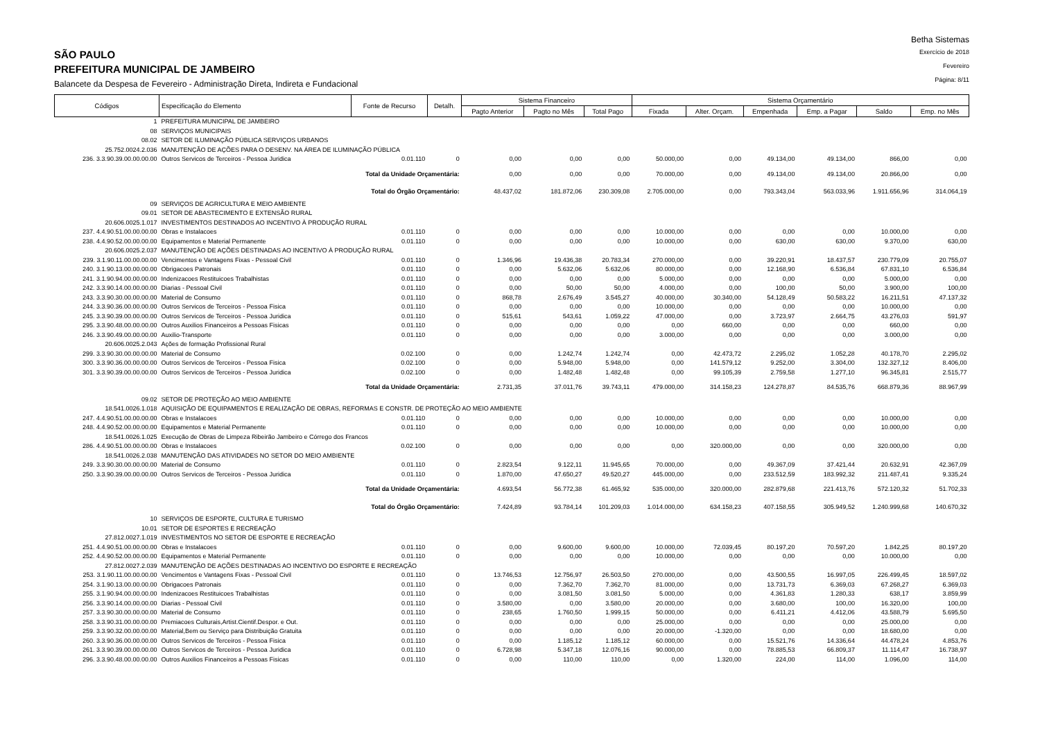SÃO PAULO
PREFEITURA MUNICIPAL DE JAMBEIRO
Balancete da Despesa de Fevereiro - Administração Direta, Indireta e Fundacional
Betha Sistemas
Exercício de 2018
Fevereiro
Página: 8/11
| Códigos | Especificação do Elemento | Fonte de Recurso | Detalh. | Sistema Financeiro | | | Sistema Orçamentário | | | | | |
| --- | --- | --- | --- | --- | --- | --- | --- | --- | --- | --- | --- | --- |
| | | | | Pagto Anterior | Pagto no Mês | Total Pago | Fixada | Alter. Orçam. | Empenhada | Emp. a Pagar | Saldo | Emp. no Mês |
| 1 | PREFEITURA MUNICIPAL DE JAMBEIRO | | | | | | | | | | | |
| 08 | SERVIÇOS MUNICIPAIS | | | | | | | | | | | |
| 08.02 | SETOR DE ILUMINAÇÃO PÚBLICA SERVIÇOS URBANOS | | | | | | | | | | | |
| 25.752.0024.2.036 | MANUTENÇÃO DE AÇÕES PARA O DESENV. NA ÁREA DE ILUMINAÇÃO PÚBLICA | | | | | | | | | | | |
| 236. 3.3.90.39.00.00.00.00 | Outros Servicos de Terceiros - Pessoa Juridica | 0.01.110 | 0 | 0,00 | 0,00 | 0,00 | 50.000,00 | 0,00 | 49.134,00 | 49.134,00 | 866,00 | 0,00 |
| Total da Unidade Orçamentária: | | | | 0,00 | 0,00 | 0,00 | 70.000,00 | 0,00 | 49.134,00 | 49.134,00 | 20.866,00 | 0,00 |
| Total do Órgão Orçamentário: | | | | 48.437,02 | 181.872,06 | 230.309,08 | 2.705.000,00 | 0,00 | 793.343,04 | 563.033,96 | 1.911.656,96 | 314.064,19 |
| 09 | SERVIÇOS DE AGRICULTURA E MEIO AMBIENTE | | | | | | | | | | | |
| 09.01 | SETOR DE ABASTECIMENTO E EXTENSÃO RURAL | | | | | | | | | | | |
| 20.606.0025.1.017 | INVESTIMENTOS DESTINADOS AO INCENTIVO À PRODUÇÃO RURAL | | | | | | | | | | | |
| 237. 4.4.90.51.00.00.00.00 | Obras e Instalacoes | 0.01.110 | 0 | 0,00 | 0,00 | 0,00 | 10.000,00 | 0,00 | 0,00 | 0,00 | 10.000,00 | 0,00 |
| 238. 4.4.90.52.00.00.00.00 | Equipamentos e Material Permanente | 0.01.110 | 0 | 0,00 | 0,00 | 0,00 | 10.000,00 | 0,00 | 630,00 | 630,00 | 9.370,00 | 630,00 |
| 20.606.0025.2.037 | MANUTENÇÃO DE AÇÕES DESTINADAS AO INCENTIVO À PRODUÇÃO RURAL | | | | | | | | | | | |
| 239. 3.1.90.11.00.00.00.00 | Vencimentos e Vantagens Fixas - Pessoal Civil | 0.01.110 | 0 | 1.346,96 | 19.436,38 | 20.783,34 | 270.000,00 | 0,00 | 39.220,91 | 18.437,57 | 230.779,09 | 20.755,07 |
| 240. 3.1.90.13.00.00.00.00 | Obrigacoes Patronais | 0.01.110 | 0 | 0,00 | 5.632,06 | 5.632,06 | 80.000,00 | 0,00 | 12.168,90 | 6.536,84 | 67.831,10 | 6.536,84 |
| 241. 3.1.90.94.00.00.00.00 | Indenizacoes Restituicoes Trabalhistas | 0.01.110 | 0 | 0,00 | 0,00 | 0,00 | 5.000,00 | 0,00 | 0,00 | 0,00 | 5.000,00 | 0,00 |
| 242. 3.3.90.14.00.00.00.00 | Diarias - Pessoal Civil | 0.01.110 | 0 | 0,00 | 50,00 | 50,00 | 4.000,00 | 0,00 | 100,00 | 50,00 | 3.900,00 | 100,00 |
| 243. 3.3.90.30.00.00.00.00 | Material de Consumo | 0.01.110 | 0 | 868,78 | 2.676,49 | 3.545,27 | 40.000,00 | 30.340,00 | 54.128,49 | 50.583,22 | 16.211,51 | 47.137,32 |
| 244. 3.3.90.36.00.00.00.00 | Outros Servicos de Terceiros - Pessoa Fisica | 0.01.110 | 0 | 0,00 | 0,00 | 0,00 | 10.000,00 | 0,00 | 0,00 | 0,00 | 10.000,00 | 0,00 |
| 245. 3.3.90.39.00.00.00.00 | Outros Servicos de Terceiros - Pessoa Juridica | 0.01.110 | 0 | 515,61 | 543,61 | 1.059,22 | 47.000,00 | 0,00 | 3.723,97 | 2.664,75 | 43.276,03 | 591,97 |
| 295. 3.3.90.48.00.00.00.00 | Outros Auxilios Financeiros a Pessoas Fisicas | 0.01.110 | 0 | 0,00 | 0,00 | 0,00 | 0,00 | 660,00 | 0,00 | 0,00 | 660,00 | 0,00 |
| 246. 3.3.90.49.00.00.00.00 | Auxilio-Transporte | 0.01.110 | 0 | 0,00 | 0,00 | 0,00 | 3.000,00 | 0,00 | 0,00 | 0,00 | 3.000,00 | 0,00 |
| 20.606.0025.2.043 | Ações de formação Profissional Rural | | | | | | | | | | | |
| 299. 3.3.90.30.00.00.00.00 | Material de Consumo | 0.02.100 | 0 | 0,00 | 1.242,74 | 1.242,74 | 0,00 | 42.473,72 | 2.295,02 | 1.052,28 | 40.178,70 | 2.295,02 |
| 300. 3.3.90.36.00.00.00.00 | Outros Servicos de Terceiros - Pessoa Fisica | 0.02.100 | 0 | 0,00 | 5.948,00 | 5.948,00 | 0,00 | 141.579,12 | 9.252,00 | 3.304,00 | 132.327,12 | 8.406,00 |
| 301. 3.3.90.39.00.00.00.00 | Outros Servicos de Terceiros - Pessoa Juridica | 0.02.100 | 0 | 0,00 | 1.482,48 | 1.482,48 | 0,00 | 99.105,39 | 2.759,58 | 1.277,10 | 96.345,81 | 2.515,77 |
| Total da Unidade Orçamentária: | | | | 2.731,35 | 37.011,76 | 39.743,11 | 479.000,00 | 314.158,23 | 124.278,87 | 84.535,76 | 668.879,36 | 88.967,99 |
| 09.02 | SETOR DE PROTEÇÃO AO MEIO AMBIENTE | | | | | | | | | | | |
| 18.541.0026.1.018 | AQUISIÇÃO DE EQUIPAMENTOS E REALIZAÇÃO DE OBRAS, REFORMAS E CONSTR. DE PROTEÇÃO AO MEIO AMBIENTE | | | | | | | | | | | |
| 247. 4.4.90.51.00.00.00.00 | Obras e Instalacoes | 0.01.110 | 0 | 0,00 | 0,00 | 0,00 | 10.000,00 | 0,00 | 0,00 | 0,00 | 10.000,00 | 0,00 |
| 248. 4.4.90.52.00.00.00.00 | Equipamentos e Material Permanente | 0.01.110 | 0 | 0,00 | 0,00 | 0,00 | 10.000,00 | 0,00 | 0,00 | 0,00 | 10.000,00 | 0,00 |
| 18.541.0026.1.025 | Execução de Obras de Limpeza Ribeirão Jambeiro e Córrego dos Francos | | | | | | | | | | | |
| 286. 4.4.90.51.00.00.00.00 | Obras e Instalacoes | 0.02.100 | 0 | 0,00 | 0,00 | 0,00 | 0,00 | 320.000,00 | 0,00 | 0,00 | 320.000,00 | 0,00 |
| 18.541.0026.2.038 | MANUTENÇÃO DAS ATIVIDADES NO SETOR DO MEIO AMBIENTE | | | | | | | | | | | |
| 249. 3.3.90.30.00.00.00.00 | Material de Consumo | 0.01.110 | 0 | 2.823,54 | 9.122,11 | 11.945,65 | 70.000,00 | 0,00 | 49.367,09 | 37.421,44 | 20.632,91 | 42.367,09 |
| 250. 3.3.90.39.00.00.00.00 | Outros Servicos de Terceiros - Pessoa Juridica | 0.01.110 | 0 | 1.870,00 | 47.650,27 | 49.520,27 | 445.000,00 | 0,00 | 233.512,59 | 183.992,32 | 211.487,41 | 9.335,24 |
| Total da Unidade Orçamentária: | | | | 4.693,54 | 56.772,38 | 61.465,92 | 535.000,00 | 320.000,00 | 282.879,68 | 221.413,76 | 572.120,32 | 51.702,33 |
| Total do Órgão Orçamentário: | | | | 7.424,89 | 93.784,14 | 101.209,03 | 1.014.000,00 | 634.158,23 | 407.158,55 | 305.949,52 | 1.240.999,68 | 140.670,32 |
| 10 | SERVIÇOS DE ESPORTE, CULTURA E TURISMO | | | | | | | | | | | |
| 10.01 | SETOR DE ESPORTES E RECREAÇÃO | | | | | | | | | | | |
| 27.812.0027.1.019 | INVESTIMENTOS NO SETOR DE ESPORTE E RECREAÇÃO | | | | | | | | | | | |
| 251. 4.4.90.51.00.00.00.00 | Obras e Instalacoes | 0.01.110 | 0 | 0,00 | 9.600,00 | 9.600,00 | 10.000,00 | 72.039,45 | 80.197,20 | 70.597,20 | 1.842,25 | 80.197,20 |
| 252. 4.4.90.52.00.00.00.00 | Equipamentos e Material Permanente | 0.01.110 | 0 | 0,00 | 0,00 | 0,00 | 10.000,00 | 0,00 | 0,00 | 0,00 | 10.000,00 | 0,00 |
| 27.812.0027.2.039 | MANUTENÇÃO DE AÇÕES DESTINADAS AO INCENTIVO DO ESPORTE E RECREAÇÃO | | | | | | | | | | | |
| 253. 3.1.90.11.00.00.00.00 | Vencimentos e Vantagens Fixas - Pessoal Civil | 0.01.110 | 0 | 13.746,53 | 12.756,97 | 26.503,50 | 270.000,00 | 0,00 | 43.500,55 | 16.997,05 | 226.499,45 | 18.597,02 |
| 254. 3.1.90.13.00.00.00.00 | Obrigacoes Patronais | 0.01.110 | 0 | 0,00 | 7.362,70 | 7.362,70 | 81.000,00 | 0,00 | 13.731,73 | 6.369,03 | 67.268,27 | 6.369,03 |
| 255. 3.1.90.94.00.00.00.00 | Indenizacoes Restituicoes Trabalhistas | 0.01.110 | 0 | 0,00 | 3.081,50 | 3.081,50 | 5.000,00 | 0,00 | 4.361,83 | 1.280,33 | 638,17 | 3.859,99 |
| 256. 3.3.90.14.00.00.00.00 | Diarias - Pessoal Civil | 0.01.110 | 0 | 3.580,00 | 0,00 | 3.580,00 | 20.000,00 | 0,00 | 3.680,00 | 100,00 | 16.320,00 | 100,00 |
| 257. 3.3.90.30.00.00.00.00 | Material de Consumo | 0.01.110 | 0 | 238,65 | 1.760,50 | 1.999,15 | 50.000,00 | 0,00 | 6.411,21 | 4.412,06 | 43.588,79 | 5.695,50 |
| 258. 3.3.90.31.00.00.00.00 | Premiacoes Culturais,Artist.Cientif.Despor. e Out. | 0.01.110 | 0 | 0,00 | 0,00 | 0,00 | 25.000,00 | 0,00 | 0,00 | 0,00 | 25.000,00 | 0,00 |
| 259. 3.3.90.32.00.00.00.00 | Material,Bem ou Serviço para Distribuição Gratuita | 0.01.110 | 0 | 0,00 | 0,00 | 0,00 | 20.000,00 | -1.320,00 | 0,00 | 0,00 | 18.680,00 | 0,00 |
| 260. 3.3.90.36.00.00.00.00 | Outros Servicos de Terceiros - Pessoa Fisica | 0.01.110 | 0 | 0,00 | 1.185,12 | 1.185,12 | 60.000,00 | 0,00 | 15.521,76 | 14.336,64 | 44.478,24 | 4.853,76 |
| 261. 3.3.90.39.00.00.00.00 | Outros Servicos de Terceiros - Pessoa Juridica | 0.01.110 | 0 | 6.728,98 | 5.347,18 | 12.076,16 | 90.000,00 | 0,00 | 78.885,53 | 66.809,37 | 11.114,47 | 16.738,97 |
| 296. 3.3.90.48.00.00.00.00 | Outros Auxilios Financeiros a Pessoas Fisicas | 0.01.110 | 0 | 0,00 | 110,00 | 110,00 | 0,00 | 1.320,00 | 224,00 | 114,00 | 1.096,00 | 114,00 |